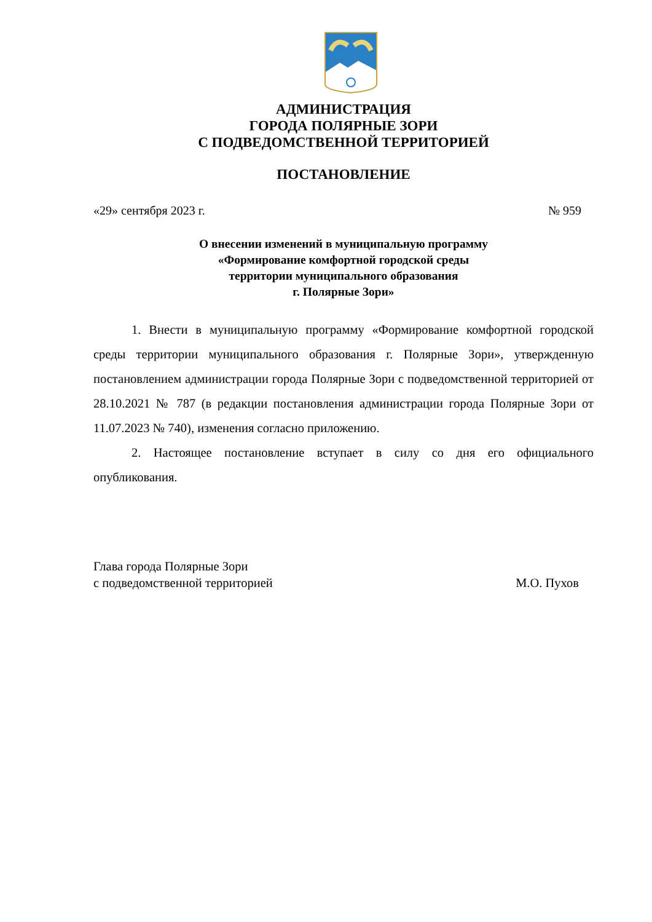АДМИНИСТРАЦИЯ
ГОРОДА ПОЛЯРНЫЕ ЗОРИ
С ПОДВЕДОМСТВЕННОЙ ТЕРРИТОРИЕЙ
ПОСТАНОВЛЕНИЕ
«29» сентября 2023 г. № 959
О внесении изменений в муниципальную программу
«Формирование комфортной городской среды
территории муниципального образования
г. Полярные Зори»
1. Внести в муниципальную программу «Формирование комфортной городской среды территории муниципального образования г. Полярные Зори», утвержденную постановлением администрации города Полярные Зори с подведомственной территорией от 28.10.2021 № 787 (в редакции постановления администрации города Полярные Зори от 11.07.2023 № 740), изменения согласно приложению.
2. Настоящее постановление вступает в силу со дня его официального опубликования.
Глава города Полярные Зори
с подведомственной территорией М.О. Пухов